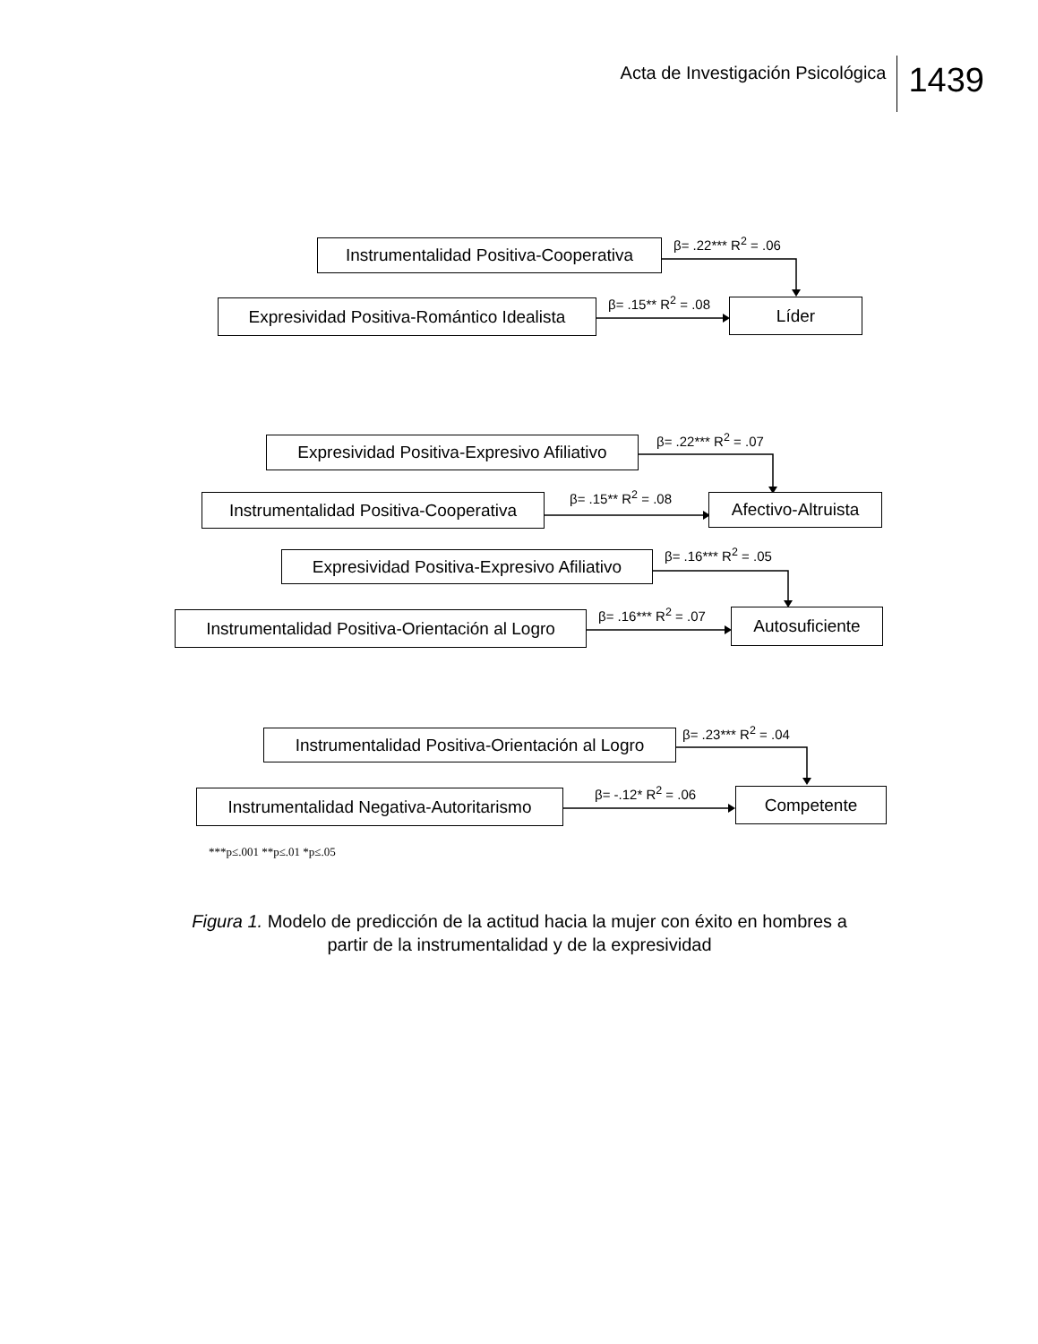Acta de Investigación Psicológica
1439
Instrumentalidad Positiva-Cooperativa
β= .22*** R<sup>2</sup> = .06
Expresividad Positiva-Romántico Idealista
β= .15** R<sup>2</sup> = .08 Líder
Expresividad Positiva-Expresivo Afiliativo
β= .22*** R<sup>2</sup> = .07
Instrumentalidad Positiva-Cooperativa
β= .15** R<sup>2</sup> = .08
Afectivo-Altruista
Expresividad Positiva-Expresivo Afiliativo
β= .16*** R<sup>2</sup> = .05
Instrumentalidad Positiva-Orientación al Logro
β= .16*** R<sup>2</sup> = .07 Autosuficiente
Instrumentalidad Positiva-Orientación al Logro
β= .23*** R<sup>2</sup> = .04
Instrumentalidad Negativa-Autoritarismo
β= -.12* R<sup>2</sup> = .06 Competente
***p≤.001 **p≤.01 *p≤.05
Figura 1. Modelo de predicción de la actitud hacia la mujer con éxito en hombres a partir de la instrumentalidad y de la expresividad